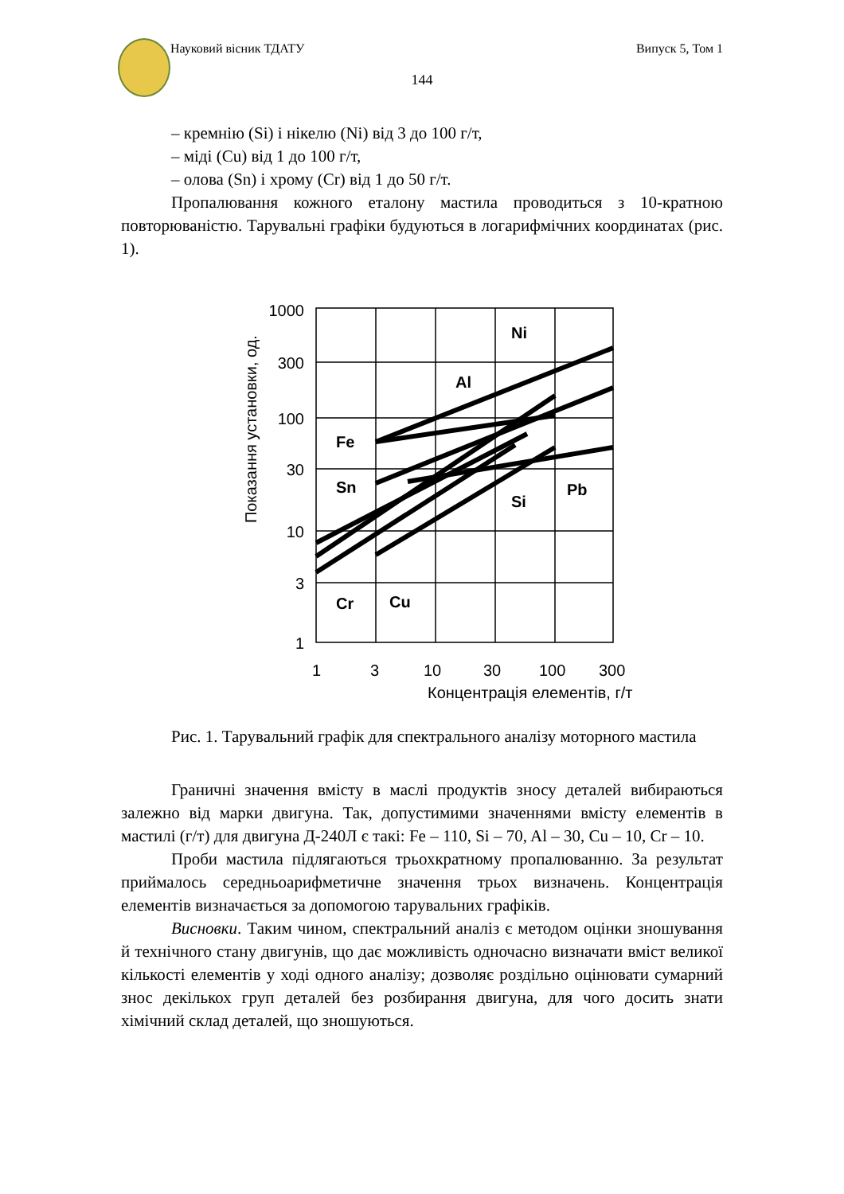Науковий вісник ТДАТУ Випуск 5, Том 1
144
– кремнію (Si) і нікелю (Ni) від 3 до 100 г/т,
– міді (Cu) від 1 до 100 г/т,
– олова (Sn) і хрому (Cr) від 1 до 50 г/т.
Пропалювання кожного еталону мастила проводиться з 10-кратною повторюваністю. Тарувальні графіки будуються в логарифмічних координатах (рис. 1).
1000
300
100
30
10
3
1
1
3
10
30
100
300
Концентрація елементів, г/т
Показання установки, од.
Ni
Al
Fe
Sn
Si
Pb
Cr
Cu
Рис. 1. Тарувальний графік для спектрального аналізу моторного мастила
Граничні значення вмісту в маслі продуктів зносу деталей вибираються залежно від марки двигуна. Так, допустимими значеннями вмісту елементів в мастилі (г/т) для двигуна Д-240Л є такі: Fe – 110, Si – 70, Al – 30, Cu – 10, Cr – 10.
Проби мастила підлягаються трьохкратному пропалюванню. За результат приймалось середньоарифметичне значення трьох визначень. Концентрація елементів визначається за допомогою тарувальних графіків.
Висновки. Таким чином, спектральний аналіз є методом оцінки зношування й технічного стану двигунів, що дає можливість одночасно визначати вміст великої кількості елементів у ході одного аналізу; дозволяє роздільно оцінювати сумарний знос декількох груп деталей без розбирання двигуна, для чого досить знати хімічний склад деталей, що зношуються.